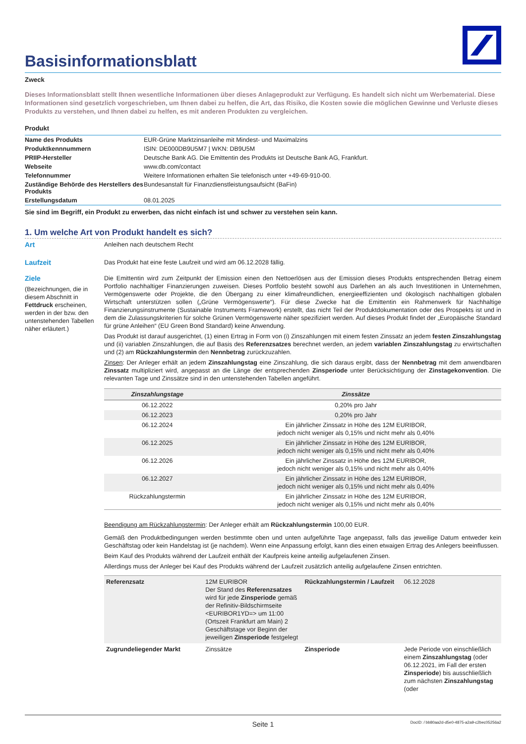Basisinformationsblatt
Zweck
Dieses Informationsblatt stellt Ihnen wesentliche Informationen über dieses Anlageprodukt zur Verfügung. Es handelt sich nicht um Werbematerial. Diese Informationen sind gesetzlich vorgeschrieben, um Ihnen dabei zu helfen, die Art, das Risiko, die Kosten sowie die möglichen Gewinne und Verluste dieses Produkts zu verstehen, und Ihnen dabei zu helfen, es mit anderen Produkten zu vergleichen.
Produkt
| Name des Produkts | EUR-Grüne Marktzinsanleihe mit Mindest- und Maximalzins |
| Produktkennnummern | ISIN: DE000DB9U5M7 / WKN: DB9U5M |
| PRIIP-Hersteller | Deutsche Bank AG. Die Emittentin des Produkts ist Deutsche Bank AG, Frankfurt. |
| Webseite | www.db.com/contact |
| Telefonnummer | Weitere Informationen erhalten Sie telefonisch unter +49-69-910-00. |
| Zuständige Behörde des Herstellers des Produkts | Bundesanstalt für Finanzdienstleistungsaufsicht (BaFin) |
| Erstellungsdatum | 08.01.2025 |
Sie sind im Begriff, ein Produkt zu erwerben, das nicht einfach ist und schwer zu verstehen sein kann.
1. Um welche Art von Produkt handelt es sich?
Art
Anleihen nach deutschem Recht
Laufzeit
Das Produkt hat eine feste Laufzeit und wird am 06.12.2028 fällig.
Ziele
(Bezeichnungen, die in diesem Abschnitt in Fettdruck erscheinen, werden in der bzw. den untenstehenden Tabellen näher erläutert.)
Die Emittentin wird zum Zeitpunkt der Emission einen den Nettoerlösen aus der Emission dieses Produkts entsprechenden Betrag einem Portfolio nachhaltiger Finanzierungen zuweisen. Dieses Portfolio besteht sowohl aus Darlehen an als auch Investitionen in Unternehmen, Vermögenswerte oder Projekte, die den Übergang zu einer klimafreundlichen, energieeffizienten und ökologisch nachhaltigen globalen Wirtschaft unterstützen sollen („Grüne Vermögenswerte“). Für diese Zwecke hat die Emittentin ein Rahmenwerk für Nachhaltige Finanzierungsinstrumente (Sustainable Instruments Framework) erstellt, das nicht Teil der Produktdokumentation oder des Prospekts ist und in dem die Zulassungskriterien für solche Grünen Vermögenswerte näher spezifiziert werden. Auf dieses Produkt findet der „Europäische Standard für grüne Anleihen“ (EU Green Bond Standard) keine Anwendung.
Das Produkt ist darauf ausgerichtet, (1) einen Ertrag in Form von (i) Zinszahlungen mit einem festen Zinssatz an jedem festen Zinszahlungstag und (ii) variablen Zinszahlungen, die auf Basis des Referenzsatzes berechnet werden, an jedem variablen Zinszahlungstag zu erwirtschaften und (2) am Rückzahlungstermin den Nennbetrag zurückzuzahlen.
Zinsen: Der Anleger erhält an jedem Zinszahlungstag eine Zinszahlung, die sich daraus ergibt, dass der Nennbetrag mit dem anwendbaren Zinssatz multipliziert wird, angepasst an die Länge der entsprechenden Zinsperiode unter Berücksichtigung der Zinstagekonvention. Die relevanten Tage und Zinssätze sind in den untenstehenden Tabellen angeführt.
| Zinszahlungstage | Zinssätze |
| --- | --- |
| 06.12.2022 | 0,20% pro Jahr |
| 06.12.2023 | 0,20% pro Jahr |
| 06.12.2024 | Ein jährlicher Zinssatz in Höhe des 12M EURIBOR, jedoch nicht weniger als 0,15% und nicht mehr als 0,40% |
| 06.12.2025 | Ein jährlicher Zinssatz in Höhe des 12M EURIBOR, jedoch nicht weniger als 0,15% und nicht mehr als 0,40% |
| 06.12.2026 | Ein jährlicher Zinssatz in Höhe des 12M EURIBOR, jedoch nicht weniger als 0,15% und nicht mehr als 0,40% |
| 06.12.2027 | Ein jährlicher Zinssatz in Höhe des 12M EURIBOR, jedoch nicht weniger als 0,15% und nicht mehr als 0,40% |
| Rückzahlungstermin | Ein jährlicher Zinssatz in Höhe des 12M EURIBOR, jedoch nicht weniger als 0,15% und nicht mehr als 0,40% |
Beendigung am Rückzahlungstermin: Der Anleger erhält am Rückzahlungstermin 100,00 EUR.
Gemäß den Produktbedingungen werden bestimmte oben und unten aufgeführte Tage angepasst, falls das jeweilige Datum entweder kein Geschäftstag oder kein Handelstag ist (je nachdem). Wenn eine Anpassung erfolgt, kann dies einen etwaigen Ertrag des Anlegers beeinflussen.
Beim Kauf des Produkts während der Laufzeit enthält der Kaufpreis keine anteilig aufgelaufenen Zinsen.
Allerdings muss der Anleger bei Kauf des Produkts während der Laufzeit zusätzlich anteilig aufgelaufene Zinsen entrichten.
| Referenzsatz | 12M EURIBOR Der Stand des Referenzsatzes wird für jede Zinsperiode gemäß der Refinitiv-Bildschirmseite <EURIBOR1YD=> um 11:00 (Ortszeit Frankfurt am Main) 2 Geschäftstage vor Beginn der jeweiligen Zinsperiode festgelegt | Rückzahlungstermin / Laufzeit | 06.12.2028 |
| Zugrundeliegender Markt | Zinssätze | Zinsperiode | Jede Periode von einschließlich einem Zinszahlungstag (oder 06.12.2021, im Fall der ersten Zinsperiode ) bis ausschließlich zum nächsten Zinszahlungstag (oder |
Seite 1 DocID: / bb80aa2d-d5e0-4875-a2a9-c2bec05256a2